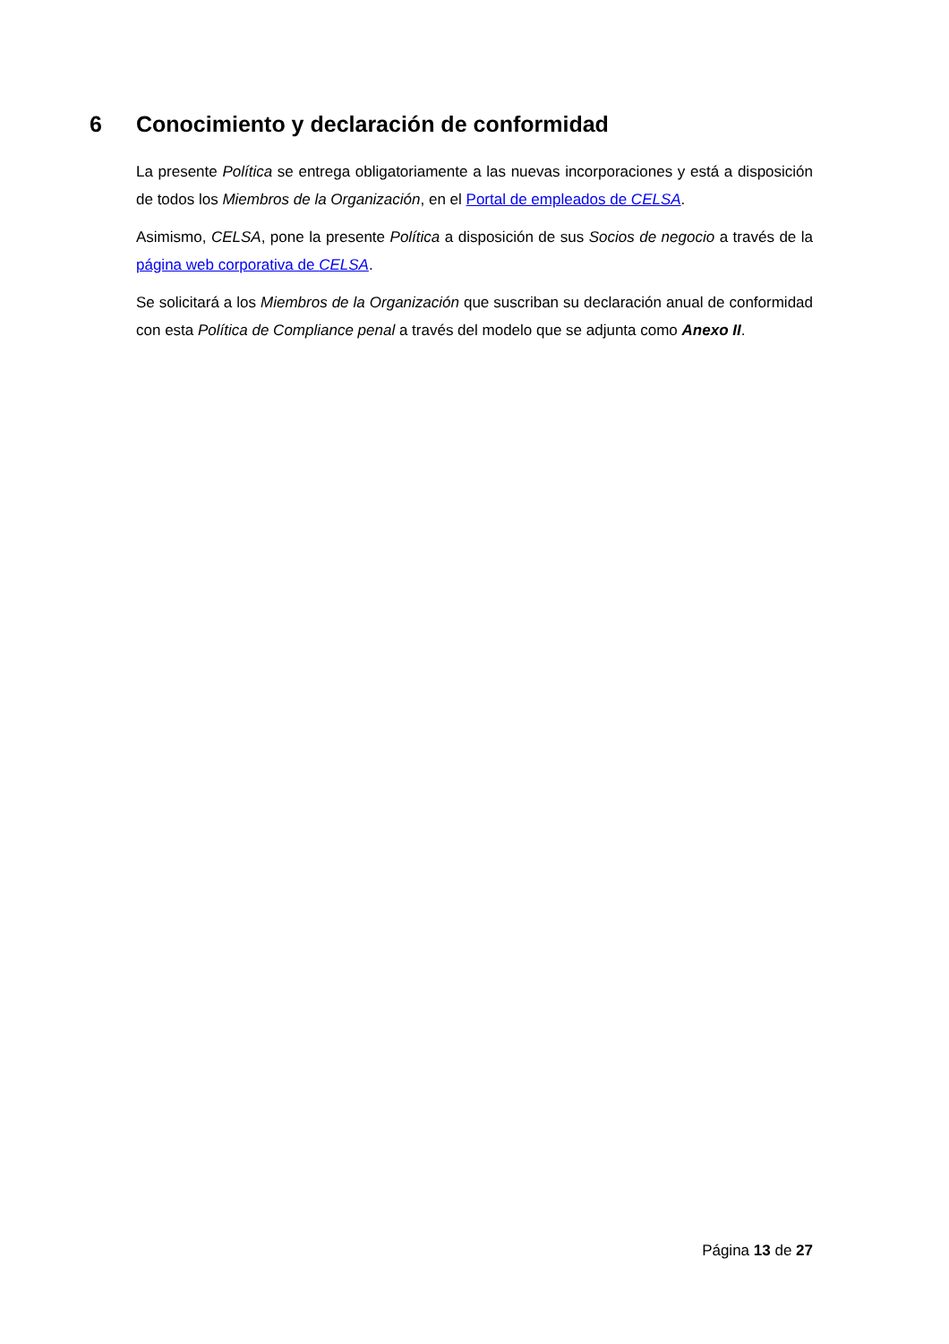6 Conocimiento y declaración de conformidad
La presente Política se entrega obligatoriamente a las nuevas incorporaciones y está a disposición de todos los Miembros de la Organización, en el Portal de empleados de CELSA.
Asimismo, CELSA, pone la presente Política a disposición de sus Socios de negocio a través de la página web corporativa de CELSA.
Se solicitará a los Miembros de la Organización que suscriban su declaración anual de conformidad con esta Política de Compliance penal a través del modelo que se adjunta como Anexo II.
Página 13 de 27